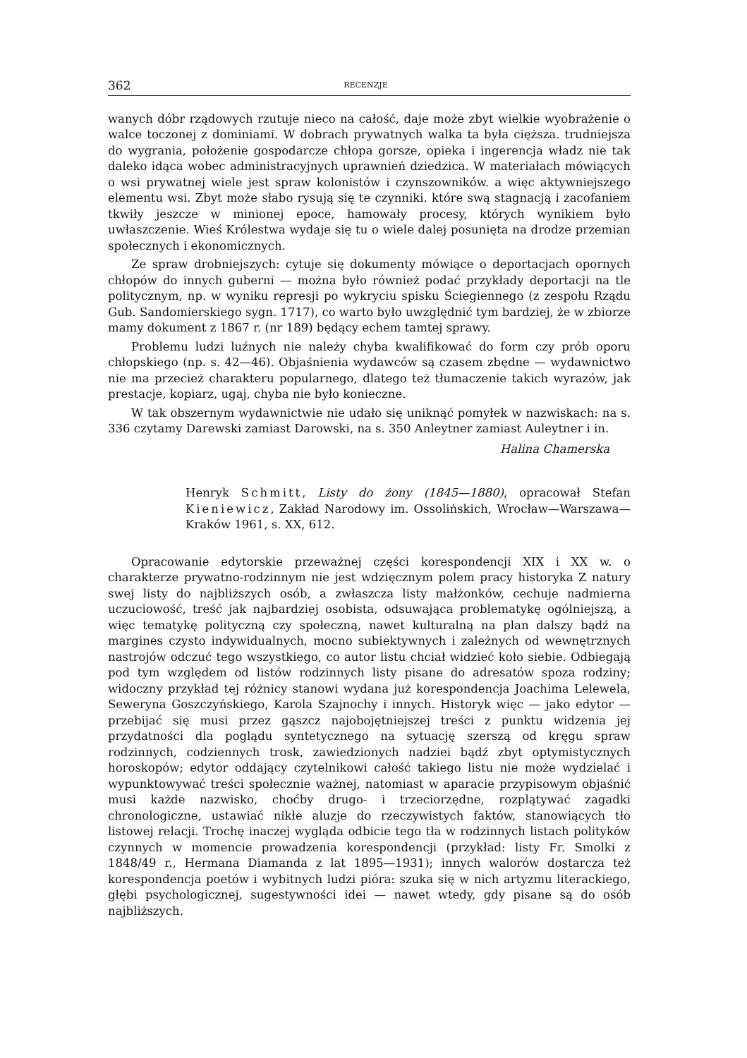362 RECENZJE
wanych dóbr rządowych rzutuje nieco na całość, daje może zbyt wielkie wyobrażenie o walce toczonej z dominiami. W dobrach prywatnych walka ta była cięższa. trudniejsza do wygrania, położenie gospodarcze chłopa gorsze, opieka i ingerencja władz nie tak daleko idąca wobec administracyjnych uprawnień dziedzica. W materiałach mówiących o wsi prywatnej wiele jest spraw kolonistów i czynszowników. a więc aktywniejszego elementu wsi. Zbyt może słabo rysują się te czynniki. które swą stagnacją i zacofaniem tkwiły jeszcze w minionej epoce, hamowały procesy, których wynikiem było uwłaszczenie. Wieś Królestwa wydaje się tu o wiele dalej posunięta na drodze przemian społecznych i ekonomicznych.
Ze spraw drobniejszych: cytuje się dokumenty mówiące o deportacjach opornych chłopów do innych guberni — można było również podać przykłady deportacji na tle politycznym, np. w wyniku represji po wykryciu spisku Ściegiennego (z zespołu Rządu Gub. Sandomierskiego sygn. 1717), co warto było uwzględnić tym bardziej, że w zbiorze mamy dokument z 1867 r. (nr 189) będący echem tamtej sprawy.
Problemu ludzi luźnych nie należy chyba kwalifikować do form czy prób oporu chłopskiego (np. s. 42—46). Objaśnienia wydawców są czasem zbędne — wydawnictwo nie ma przecież charakteru popularnego, dlatego też tłumaczenie takich wyrazów, jak prestacje, kopiarz, ugaj, chyba nie było konieczne.
W tak obszernym wydawnictwie nie udało się uniknąć pomyłek w nazwiskach: na s. 336 czytamy Darewski zamiast Darowski, na s. 350 Anleytner zamiast Auleytner i in.
Halina Chamerska
Henryk Schmitt, Listy do żony (1845—1880), opracował Stefan Kieniewicz, Zakład Narodowy im. Ossolińskich, Wrocław—Warszawa—Kraków 1961, s. XX, 612.
Opracowanie edytorskie przeważnej części korespondencji XIX i XX w. o charakterze prywatno-rodzinnym nie jest wdzięcznym polem pracy historyka Z natury swej listy do najbliższych osób, a zwłaszcza listy małżonków, cechuje nadmierna uczuciowość, treść jak najbardziej osobista, odsuwająca problematykę ogólniejszą, a więc tematykę polityczną czy społeczną, nawet kulturalną na plan dalszy bądź na margines czysto indywidualnych, mocno subiektywnych i zależnych od wewnętrznych nastrojów odczuć tego wszystkiego, co autor listu chciał widzieć koło siebie. Odbiegają pod tym względem od listów rodzinnych listy pisane do adresatów spoza rodziny; widoczny przykład tej różnicy stanowi wydana już korespondencja Joachima Lelewela, Seweryna Goszczyńskiego, Karola Szajnochy i innych. Historyk więc — jako edytor — przebijać się musi przez gąszcz najobojętniejszej treści z punktu widzenia jej przydatności dla poglądu syntetycznego na sytuację szerszą od kręgu spraw rodzinnych, codziennych trosk, zawiedzionych nadziei bądź zbyt optymistycznych horoskopów; edytor oddający czytelnikowi całość takiego listu nie może wydzielać i wypunktowywać treści społecznie ważnej, natomiast w aparacie przypisowym objaśnić musi każde nazwisko, choćby drugo- i trzeciorzędne, rozplątywać zagadki chronologiczne, ustawiać nikłe aluzje do rzeczywistych faktów, stanowiących tło listowej relacji. Trochę inaczej wygląda odbicie tego tła w rodzinnych listach polityków czynnych w momencie prowadzenia korespondencji (przykład: listy Fr. Smolki z 1848/49 r., Hermana Diamanda z lat 1895—1931); innych walorów dostarcza też korespondencja poetów i wybitnych ludzi pióra: szuka się w nich artyzmu literackiego, głębi psychologicznej, sugestywności idei — nawet wtedy, gdy pisane są do osób najbliższych.